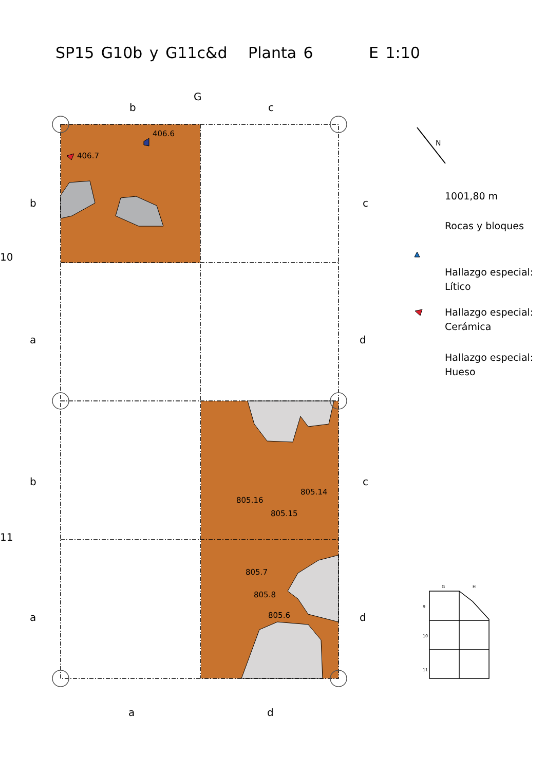SP15 G10b y G11c&d Planta 6 E 1:10
G
b
c
b
c
a
d
b
c
a
d
10
11
a
d
406.6
406.7
805.14
805.16
805.15
805.7
805.8
805.6
1001,80 m
Rocas y bloques
Hallazgo especial:
Lítico
Hallazgo especial:
Cerámica
Hallazgo especial:
Hueso
N
G
H
9
10
11